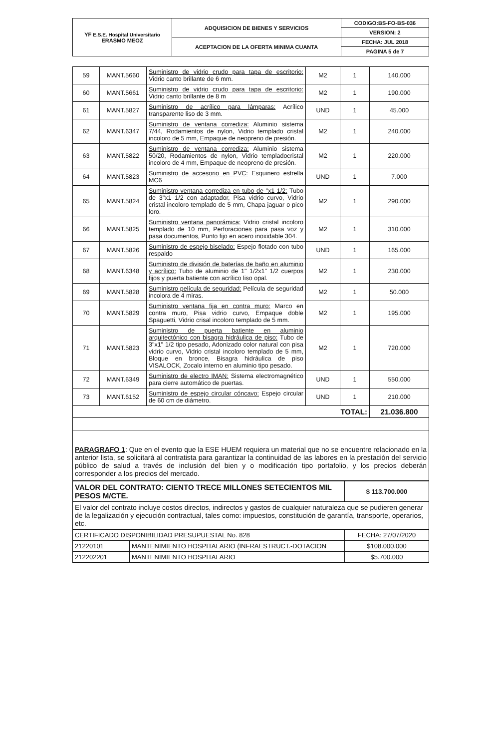| YF E.S.E. Hospital Universitario ERASMO MEOZ | ADQUISICION DE BIENES Y SERVICIOS | CODIGO:BS-FO-BS-036 |
| | | VERSION: 2 |
| | ACEPTACION DE LA OFERTA MINIMA CUANTA | FECHA: JUL 2018 |
| | | PAGINA 5 de 7 |
| 59 | MANT.5660 | Suministro de vidrio crudo para tapa de escritorio: Vidrio canto brillante de 6 mm. | M2 | 1 | 140.000 |
| 60 | MANT.5661 | Suministro de vidrio crudo para tapa de escritorio: Vidrio canto brillante de 8 m | M2 | 1 | 190.000 |
| 61 | MANT.5827 | Suministro de acrílico para lámparas: Acrílico transparente liso de 3 mm. | UND | 1 | 45.000 |
| 62 | MANT.6347 | Suministro de ventana corrediza: Aluminio sistema 7/44, Rodamientos de nylon, Vidrio templado cristal incoloro de 5 mm, Empaque de neopreno de presión. | M2 | 1 | 240.000 |
| 63 | MANT.5822 | Suministro de ventana corrediza: Aluminio sistema 50/20, Rodamientos de nylon, Vidrio templadocristal incoloro de 4 mm, Empaque de neopreno de presión. | M2 | 1 | 220.000 |
| 64 | MANT.5823 | Suministro de accesorio en PVC: Esquinero estrella MC6 | UND | 1 | 7.000 |
| 65 | MANT.5824 | Suministro ventana corrediza en tubo de "x1 1/2: Tubo de 3"x1 1/2 con adaptador, Pisa vidrio curvo, Vidrio cristal incoloro templado de 5 mm, Chapa jaguar o pico loro. | M2 | 1 | 290.000 |
| 66 | MANT.5825 | Suministro ventana panorámica: Vidrio cristal incoloro templado de 10 mm, Perforaciones para pasa voz y pasa documentos, Punto fijo en acero inoxidable 304. | M2 | 1 | 310.000 |
| 67 | MANT.5826 | Suministro de espejo biselado: Espejo flotado con tubo respaldo | UND | 1 | 165.000 |
| 68 | MANT.6348 | Suministro de división de baterías de baño en aluminio y acrílico: Tubo de aluminio de 1" 1/2x1" 1/2 cuerpos fijos y puerta batiente con acrílico liso opal. | M2 | 1 | 230.000 |
| 69 | MANT.5828 | Suministro película de seguridad: Película de seguridad incolora de 4 miras. | M2 | 1 | 50.000 |
| 70 | MANT.5829 | Suministro ventana fija en contra muro: Marco en contra muro, Pisa vidrio curvo, Empaque doble Spaguetti, Vidrio crisal incoloro templado de 5 mm. | M2 | 1 | 195.000 |
| 71 | MANT.5823 | Suministro de puerta batiente en aluminio arquitectónico con bisagra hidráulica de piso: Tubo de 3"x1" 1/2 tipo pesado, Adonizado color natural con pisa vidrio curvo, Vidrio cristal incoloro templado de 5 mm, Bloque en bronce, Bisagra hidráulica de piso VISALOCK, Zocalo interno en aluminio tipo pesado. | M2 | 1 | 720.000 |
| 72 | MANT.6349 | Suministro de electro IMAN: Sistema electromagnético para cierre automático de puertas. | UND | 1 | 550.000 |
| 73 | MANT.6152 | Suministro de espejo circular cóncavo: Espejo circular de 60 cm de diámetro. | UND | 1 | 210.000 |
| TOTAL: | | | | | 21.036.800 |
PARAGRAFO 1: Que en el evento que la ESE HUEM requiera un material que no se encuentre relacionado en la anterior lista, se solicitará al contratista para garantizar la continuidad de las labores en la prestación del servicio público de salud a través de inclusión del bien y o modificación tipo portafolio, y los precios deberán corresponder a los precios del mercado.
| VALOR DEL CONTRATO: CIENTO TRECE MILLONES SETECIENTOS MIL PESOS M/CTE. | $ 113.700.000 |
| El valor del contrato incluye costos directos, indirectos y gastos de cualquier naturaleza que se pudieren generar de la legalización y ejecución contractual, tales como: impuestos, constitución de garantía, transporte, operarios, etc. | |
| CERTIFICADO DISPONIBILIDAD PRESUPUESTAL No. 828 | | FECHA: 27/07/2020 |
| 21220101 | MANTENIMIENTO HOSPITALARIO (INFRAESTRUCT.-DOTACION | $108.000.000 |
| 212202201 | MANTENIMIENTO HOSPITALARIO | $5.700.000 |